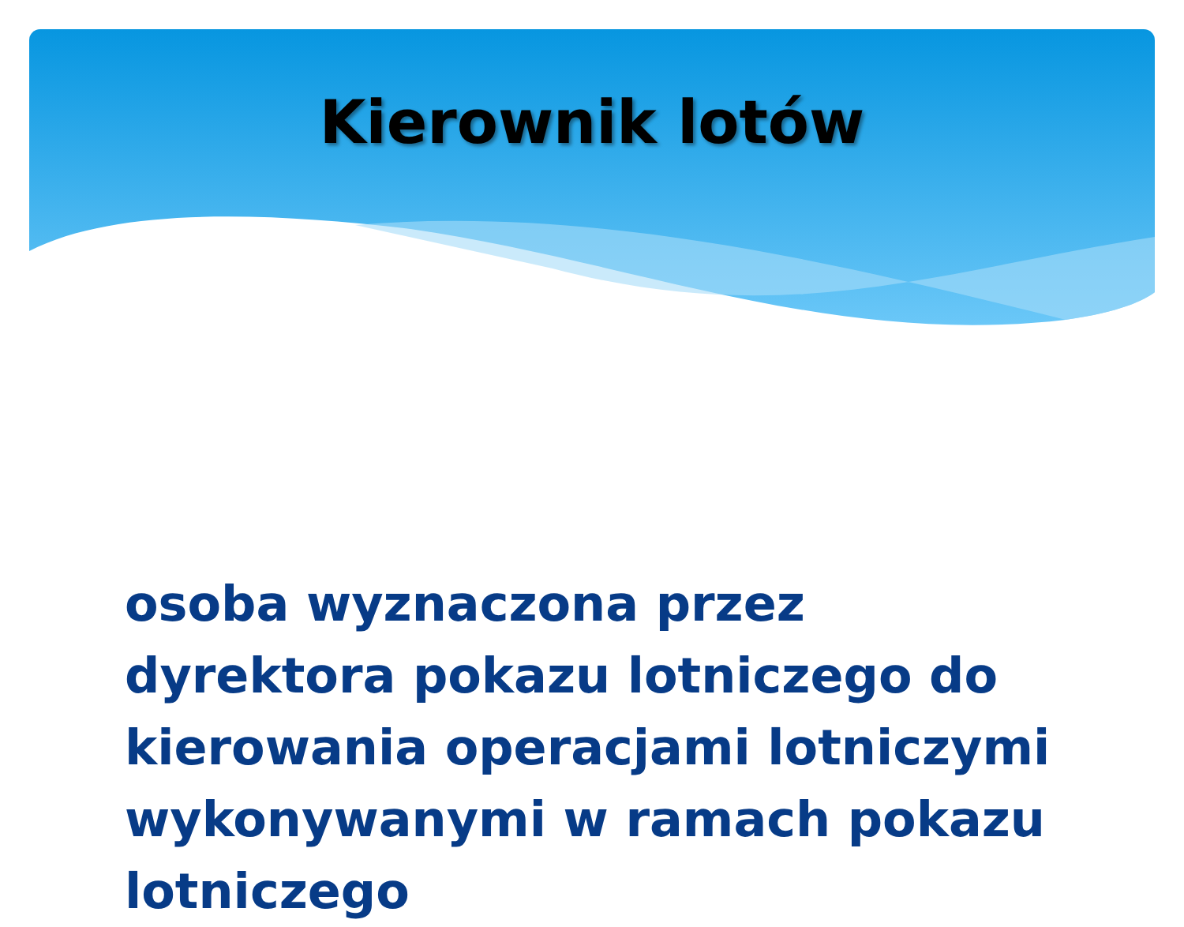Kierownik lotów
osoba wyznaczona przez dyrektora pokazu lotniczego do kierowania operacjami lotniczymi wykonywanymi w ramach pokazu lotniczego